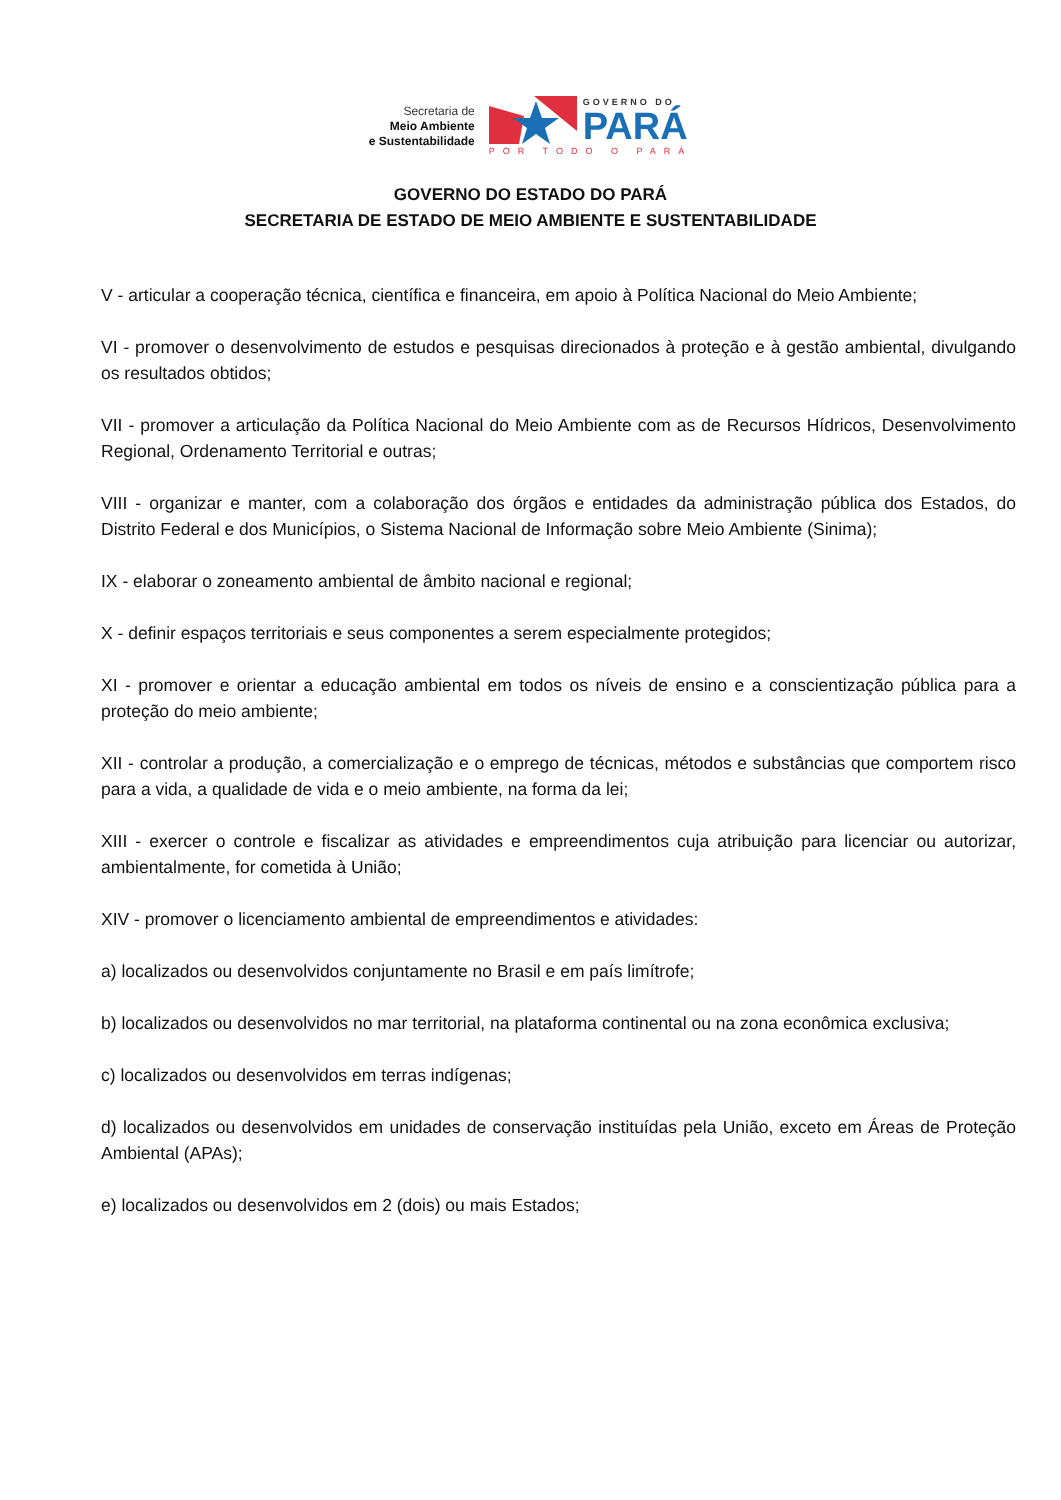Secretaria de
Meio Ambiente
e Sustentabilidade
GOVERNO DO
PARÁ
POR TODO O PARÁ
GOVERNO DO ESTADO DO PARÁ
SECRETARIA DE ESTADO DE MEIO AMBIENTE E SUSTENTABILIDADE
V - articular a cooperação técnica, científica e financeira, em apoio à Política Nacional do Meio Ambiente;
VI - promover o desenvolvimento de estudos e pesquisas direcionados à proteção e à gestão ambiental, divulgando os resultados obtidos;
VII - promover a articulação da Política Nacional do Meio Ambiente com as de Recursos Hídricos, Desenvolvimento Regional, Ordenamento Territorial e outras;
VIII - organizar e manter, com a colaboração dos órgãos e entidades da administração pública dos Estados, do Distrito Federal e dos Municípios, o Sistema Nacional de Informação sobre Meio Ambiente (Sinima);
IX - elaborar o zoneamento ambiental de âmbito nacional e regional;
X - definir espaços territoriais e seus componentes a serem especialmente protegidos;
XI - promover e orientar a educação ambiental em todos os níveis de ensino e a conscientização pública para a proteção do meio ambiente;
XII - controlar a produção, a comercialização e o emprego de técnicas, métodos e substâncias que comportem risco para a vida, a qualidade de vida e o meio ambiente, na forma da lei;
XIII - exercer o controle e fiscalizar as atividades e empreendimentos cuja atribuição para licenciar ou autorizar, ambientalmente, for cometida à União;
XIV - promover o licenciamento ambiental de empreendimentos e atividades:
a) localizados ou desenvolvidos conjuntamente no Brasil e em país limítrofe;
b) localizados ou desenvolvidos no mar territorial, na plataforma continental ou na zona econômica exclusiva;
c) localizados ou desenvolvidos em terras indígenas;
d) localizados ou desenvolvidos em unidades de conservação instituídas pela União, exceto em Áreas de Proteção Ambiental (APAs);
e) localizados ou desenvolvidos em 2 (dois) ou mais Estados;